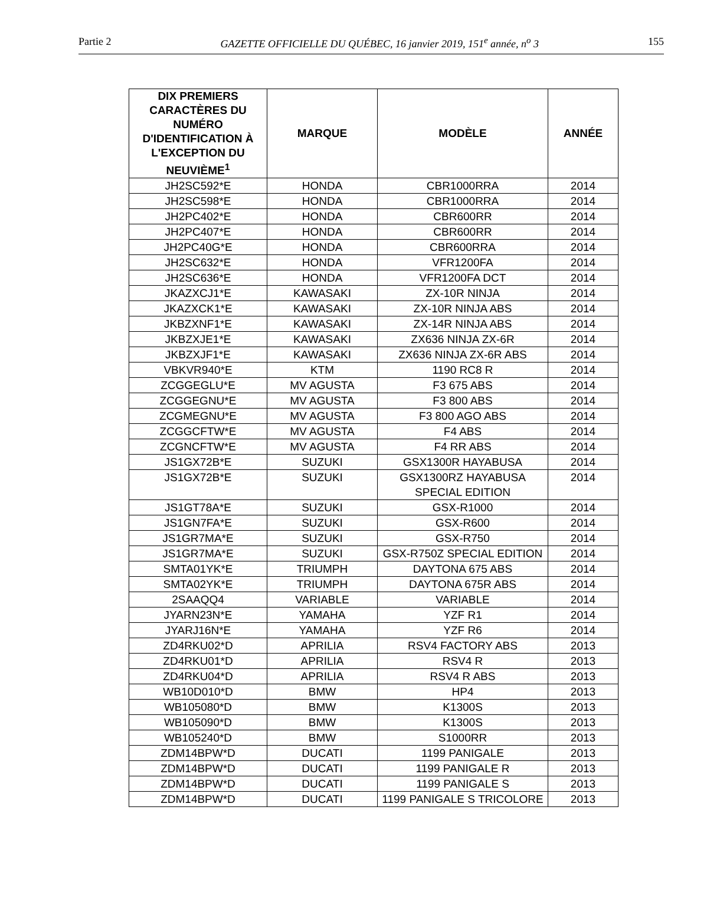Partie 2 GAZETTE OFFICIELLE DU QUÉBEC, 16 janvier 2019, 151<sup>e</sup> année, n<sup>o</sup> 3 155
| DIX PREMIERS CARACTÈRES DU NUMÉRO D'IDENTIFICATION À L'EXCEPTION DU NEUVIÈME<sup>1</sup> | MARQUE | MODÈLE | ANNÉE |
| --- | --- | --- | --- |
| JH2SC592*E | HONDA | CBR1000RRA | 2014 |
| JH2SC598*E | HONDA | CBR1000RRA | 2014 |
| JH2PC402*E | HONDA | CBR600RR | 2014 |
| JH2PC407*E | HONDA | CBR600RR | 2014 |
| JH2PC40G*E | HONDA | CBR600RRA | 2014 |
| JH2SC632*E | HONDA | VFR1200FA | 2014 |
| JH2SC636*E | HONDA | VFR1200FA DCT | 2014 |
| JKAZXCJ1*E | KAWASAKI | ZX-10R NINJA | 2014 |
| JKAZXCK1*E | KAWASAKI | ZX-10R NINJA ABS | 2014 |
| JKBZXNF1*E | KAWASAKI | ZX-14R NINJA ABS | 2014 |
| JKBZXJE1*E | KAWASAKI | ZX636 NINJA ZX-6R | 2014 |
| JKBZXJF1*E | KAWASAKI | ZX636 NINJA ZX-6R ABS | 2014 |
| VBKVR940*E | KTM | 1190 RC8 R | 2014 |
| ZCGGEGLU*E | MV AGUSTA | F3 675 ABS | 2014 |
| ZCGGEGNU*E | MV AGUSTA | F3 800 ABS | 2014 |
| ZCGMEGNU*E | MV AGUSTA | F3 800 AGO ABS | 2014 |
| ZCGGCFTW*E | MV AGUSTA | F4 ABS | 2014 |
| ZCGNCFTW*E | MV AGUSTA | F4 RR ABS | 2014 |
| JS1GX72B*E | SUZUKI | GSX1300R HAYABUSA | 2014 |
| JS1GX72B*E | SUZUKI | GSX1300RZ HAYABUSA SPECIAL EDITION | 2014 |
| JS1GT78A*E | SUZUKI | GSX-R1000 | 2014 |
| JS1GN7FA*E | SUZUKI | GSX-R600 | 2014 |
| JS1GR7MA*E | SUZUKI | GSX-R750 | 2014 |
| JS1GR7MA*E | SUZUKI | GSX-R750Z SPECIAL EDITION | 2014 |
| SMTA01YK*E | TRIUMPH | DAYTONA 675 ABS | 2014 |
| SMTA02YK*E | TRIUMPH | DAYTONA 675R ABS | 2014 |
| 2SAAQQ4 | VARIABLE | VARIABLE | 2014 |
| JYARN23N*E | YAMAHA | YZF R1 | 2014 |
| JYARJ16N*E | YAMAHA | YZF R6 | 2014 |
| ZD4RKU02*D | APRILIA | RSV4 FACTORY ABS | 2013 |
| ZD4RKU01*D | APRILIA | RSV4 R | 2013 |
| ZD4RKU04*D | APRILIA | RSV4 R ABS | 2013 |
| WB10D010*D | BMW | HP4 | 2013 |
| WB105080*D | BMW | K1300S | 2013 |
| WB105090*D | BMW | K1300S | 2013 |
| WB105240*D | BMW | S1000RR | 2013 |
| ZDM14BPW*D | DUCATI | 1199 PANIGALE | 2013 |
| ZDM14BPW*D | DUCATI | 1199 PANIGALE R | 2013 |
| ZDM14BPW*D | DUCATI | 1199 PANIGALE S | 2013 |
| ZDM14BPW*D | DUCATI | 1199 PANIGALE S TRICOLORE | 2013 |